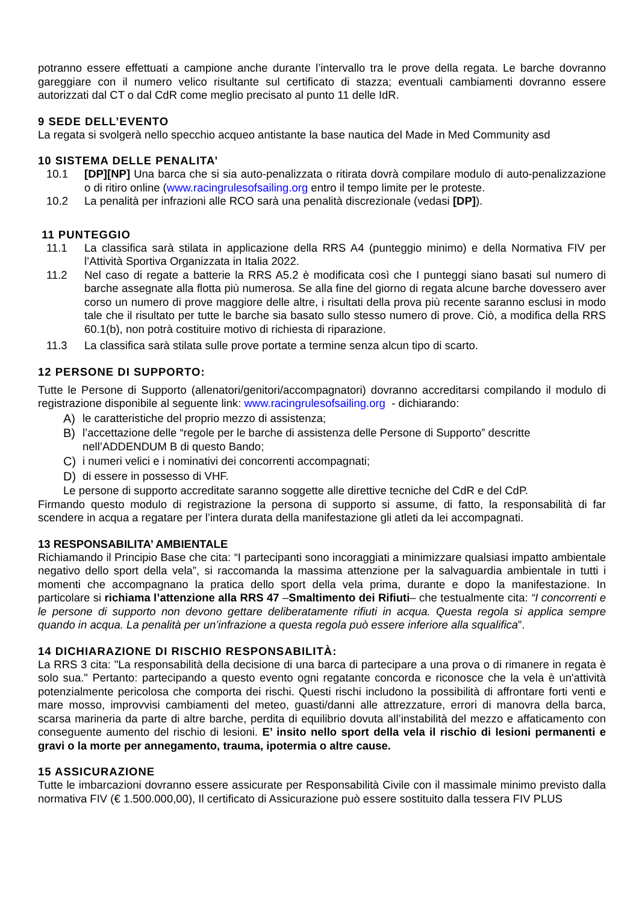potranno essere effettuati a campione anche durante l’intervallo tra le prove della regata. Le barche dovranno gareggiare con il numero velico risultante sul certificato di stazza; eventuali cambiamenti dovranno essere autorizzati dal CT o dal CdR come meglio precisato al punto 11 delle IdR.
9 SEDE DELL’EVENTO
La regata si svolgerà nello specchio acqueo antistante la base nautica del Made in Med Community asd
10 SISTEMA DELLE PENALITA’
10.1 [DP][NP] Una barca che si sia auto-penalizzata o ritirata dovrà compilare modulo di auto-penalizzazione o di ritiro online (www.racingrulesofsailing.org entro il tempo limite per le proteste.
10.2 La penalità per infrazioni alle RCO sarà una penalità discrezionale (vedasi [DP]).
11 PUNTEGGIO
11.1 La classifica sarà stilata in applicazione della RRS A4 (punteggio minimo) e della Normativa FIV per l’Attività Sportiva Organizzata in Italia 2022.
11.2 Nel caso di regate a batterie la RRS A5.2 è modificata così che I punteggi siano basati sul numero di barche assegnate alla flotta più numerosa. Se alla fine del giorno di regata alcune barche dovessero aver corso un numero di prove maggiore delle altre, i risultati della prova più recente saranno esclusi in modo tale che il risultato per tutte le barche sia basato sullo stesso numero di prove. Ciò, a modifica della RRS 60.1(b), non potrà costituire motivo di richiesta di riparazione.
11.3 La classifica sarà stilata sulle prove portate a termine senza alcun tipo di scarto.
12 PERSONE DI SUPPORTO:
Tutte le Persone di Supporto (allenatori/genitori/accompagnatori) dovranno accreditarsi compilando il modulo di registrazione disponibile al seguente link: www.racingrulesofsailing.org - dichiarando:
A) le caratteristiche del proprio mezzo di assistenza;
B) l’accettazione delle “regole per le barche di assistenza delle Persone di Supporto” descritte nell’ADDENDUM B di questo Bando;
C) i numeri velici e i nominativi dei concorrenti accompagnati;
D) di essere in possesso di VHF.
Le persone di supporto accreditate saranno soggette alle direttive tecniche del CdR e del CdP.
Firmando questo modulo di registrazione la persona di supporto si assume, di fatto, la responsabilità di far scendere in acqua a regatare per l’intera durata della manifestazione gli atleti da lei accompagnati.
13 RESPONSABILITA’ AMBIENTALE
Richiamando il Principio Base che cita: “I partecipanti sono incoraggiati a minimizzare qualsiasi impatto ambientale negativo dello sport della vela”, si raccomanda la massima attenzione per la salvaguardia ambientale in tutti i momenti che accompagnano la pratica dello sport della vela prima, durante e dopo la manifestazione. In particolare si richiama l’attenzione alla RRS 47 –Smaltimento dei Rifiuti– che testualmente cita: “I concorrenti e le persone di supporto non devono gettare deliberatamente rifiuti in acqua. Questa regola si applica sempre quando in acqua. La penalità per un’infrazione a questa regola può essere inferiore alla squalifica”.
14 DICHIARAZIONE DI RISCHIO RESPONSABILITÀ:
La RRS 3 cita: "La responsabilità della decisione di una barca di partecipare a una prova o di rimanere in regata è solo sua." Pertanto: partecipando a questo evento ogni regatante concorda e riconosce che la vela è un'attività potenzialmente pericolosa che comporta dei rischi. Questi rischi includono la possibilità di affrontare forti venti e mare mosso, improvvisi cambiamenti del meteo, guasti/danni alle attrezzature, errori di manovra della barca, scarsa marineria da parte di altre barche, perdita di equilibrio dovuta all’instabilità del mezzo e affaticamento con conseguente aumento del rischio di lesioni. E’ insito nello sport della vela il rischio di lesioni permanenti e gravi o la morte per annegamento, trauma, ipotermia o altre cause.
15 ASSICURAZIONE
Tutte le imbarcazioni dovranno essere assicurate per Responsabilità Civile con il massimale minimo previsto dalla normativa FIV (€ 1.500.000,00), Il certificato di Assicurazione può essere sostituito dalla tessera FIV PLUS